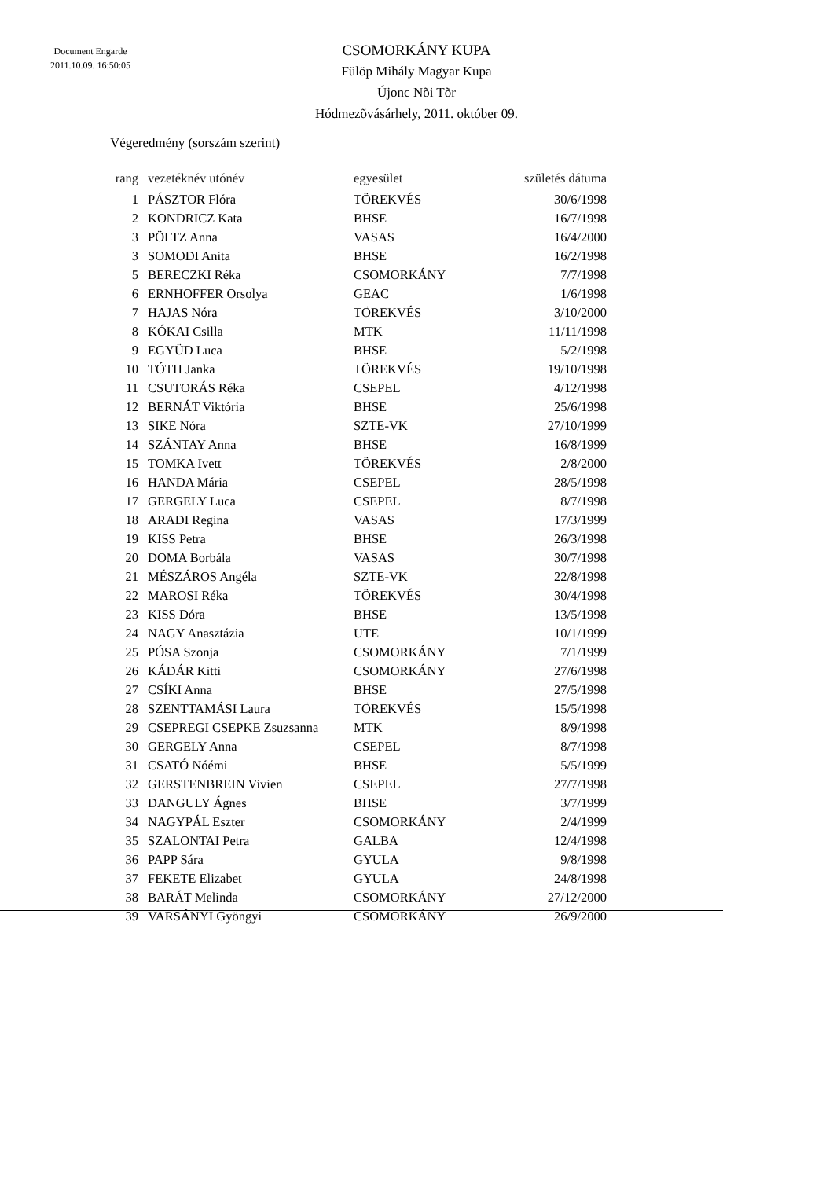Document Engarde
2011.10.09. 16:50:05
CSOMORKÁNY KUPA
Fülöp Mihály Magyar Kupa
Újonc Nõi Tõr
Hódmezõvásárhely, 2011. október 09.
Végeredmény (sorszám szerint)
| rang | vezetéknév utónév | egyesület | születés dátuma |
| --- | --- | --- | --- |
| 1 | PÁSZTOR Flóra | TÖREKVÉS | 30/6/1998 |
| 2 | KONDRICZ Kata | BHSE | 16/7/1998 |
| 3 | PÖLTZ Anna | VASAS | 16/4/2000 |
| 3 | SOMODI Anita | BHSE | 16/2/1998 |
| 5 | BERECZKI Réka | CSOMORKÁNY | 7/7/1998 |
| 6 | ERNHOFFER Orsolya | GEAC | 1/6/1998 |
| 7 | HAJAS Nóra | TÖREKVÉS | 3/10/2000 |
| 8 | KÓKAI Csilla | MTK | 11/11/1998 |
| 9 | EGYÜD Luca | BHSE | 5/2/1998 |
| 10 | TÓTH Janka | TÖREKVÉS | 19/10/1998 |
| 11 | CSUTORÁS Réka | CSEPEL | 4/12/1998 |
| 12 | BERNÁT Viktória | BHSE | 25/6/1998 |
| 13 | SIKE Nóra | SZTE-VK | 27/10/1999 |
| 14 | SZÁNTAY Anna | BHSE | 16/8/1999 |
| 15 | TOMKA Ivett | TÖREKVÉS | 2/8/2000 |
| 16 | HANDA Mária | CSEPEL | 28/5/1998 |
| 17 | GERGELY Luca | CSEPEL | 8/7/1998 |
| 18 | ARADI Regina | VASAS | 17/3/1999 |
| 19 | KISS Petra | BHSE | 26/3/1998 |
| 20 | DOMA Borbála | VASAS | 30/7/1998 |
| 21 | MÉSZÁROS Angéla | SZTE-VK | 22/8/1998 |
| 22 | MAROSI Réka | TÖREKVÉS | 30/4/1998 |
| 23 | KISS Dóra | BHSE | 13/5/1998 |
| 24 | NAGY Anasztázia | UTE | 10/1/1999 |
| 25 | PÓSA Szonja | CSOMORKÁNY | 7/1/1999 |
| 26 | KÁDÁR Kitti | CSOMORKÁNY | 27/6/1998 |
| 27 | CSÍKI Anna | BHSE | 27/5/1998 |
| 28 | SZENTTAMÁSI Laura | TÖREKVÉS | 15/5/1998 |
| 29 | CSEPREGI CSEPKE Zsuzsanna | MTK | 8/9/1998 |
| 30 | GERGELY Anna | CSEPEL | 8/7/1998 |
| 31 | CSATÓ Nóémi | BHSE | 5/5/1999 |
| 32 | GERSTENBREIN Vivien | CSEPEL | 27/7/1998 |
| 33 | DANGULY Ágnes | BHSE | 3/7/1999 |
| 34 | NAGYPÁL Eszter | CSOMORKÁNY | 2/4/1999 |
| 35 | SZALONTAI Petra | GALBA | 12/4/1998 |
| 36 | PAPP Sára | GYULA | 9/8/1998 |
| 37 | FEKETE Elizabet | GYULA | 24/8/1998 |
| 38 | BARÁT Melinda | CSOMORKÁNY | 27/12/2000 |
| 39 | VARSÁNYI Gyöngyi | CSOMORKÁNY | 26/9/2000 |